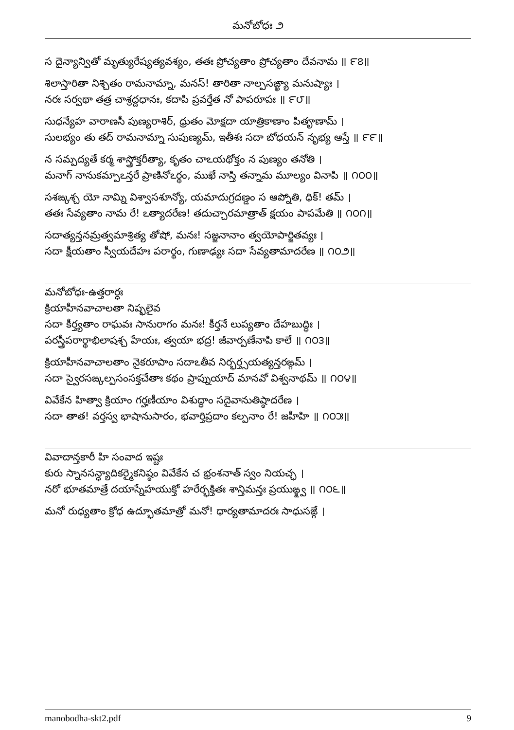మనోబోధః ౨
స దైన్యాన్వితో మృత్యురేష్యత్యవశ్యం, తతః ప్రోచ్యతాం ప్రోచ్యతాం దేవనామ ॥ ౯౭॥
శిలాస్తారితా నిశ్చితం రామనామ్నా, మనస్! తారితా నాల్పసఙ్ఖ్యా మనుష్యాః ।
నరః సర్వథా తత్ర చాశ్రద్దధానః, కదాపి ప్రవర్తేత నో పాపరూపః ॥ ౯౮॥
సుధన్యేహ వారాణసీ పుణ్యరాశిర్, ధ్రుతం మోక్షదా యాత్రికాణాం పితౄణామ్ ।
సులభ్యం తు తద్ రామనామ్నా సుపుణ్యమ్, ఇతీశః సదా బోధయన్ నృభ్య ఆస్తే ॥ ౯౯॥
న సమ్పద్యతే కర్మ శాస్త్రోక్తరీత్యా, కృతం చాఽయథోక్తం న పుణ్యం తనోతి ।
మనాగ్ నానుకమ్పాఽన్తరే ప్రాణినోఽర్థం, ముఖే నాస్తి తన్నామ మూల్యం వినాపి ॥ ౧౦౦॥
సశఙ్కశ్చ యో నామ్ని విశ్వాసశూన్యో, యమాదుగ్రదణ్డం స ఆప్నోతి, ధిక్! తమ్ ।
తతః సేవ్యతాం నామ రే! ఽత్యాదరేణ! తదుచ్చారమాత్రాత్ క్షయం పాపమేతి ॥ ౧౦౧॥
సదాత్యన్తనమ్రత్వమాశ్రిత్య తోషో, మనః! సజ్జనానాం త్వయోపార్జితవ్యః ।
సదా క్షీయతాం స్వీయదేహః పరార్థం, గుణాఢ్యః సదా సేవ్యతామాదరేణ ॥ ౧౦౨॥
మనోబోధః-ఉత్తరార్ధః
క్రియాహీనవాచాలతా నిష్ఫలైవ
సదా కీర్త్యతాం రాఘవః సానురాగం మనః! కీర్తనే లుప్యతాం దేహబుద్ధిః ।
పరస్త్రీపరార్థాభిలాషశ్చ హేయః, త్వయా భద్ర! జీవార్పణేనాపి కాలే ॥ ౧౦౩॥
క్రియాహీనవాచాలతాం నైకరూపాం సదాఽతీవ నిర్భర్త్సయత్యన్తరఙ్గమ్ ।
సదా స్వైరసఙ్కల్పసంసక్తచేతాః కథం ప్రాప్నుయాద్ మానవో విశ్వనాథమ్ ॥ ౧౦౪॥
వివేకేన హిత్వా క్రియాం గర్హణీయాం విశుద్ధాం సదైవానుతిష్ఠాదరేణ ।
సదా తాత! వర్తస్వ భాషానుసారం, భవార్తిప్రదాం కల్పనాం రే! జహీహి ॥ ౧౦౫॥
వివాదాన్తకారీ హి సంవాద ఇష్టః
కురు స్నానసన్ధ్యాదికర్మైకనిష్ఠం వివేకేన చ భ్రంశనాత్ స్వం నియచ్ఛ ।
నరో భూతమాత్రే దయాస్నేహయుక్తో హరేర్భక్తితః శాన్తిమన్తః ప్రయుఙ్క్ష్వ ॥ ౧౦౬॥
మనో రుధ్యతాం క్రోధ ఉద్భూతమాత్రో మనో! ధార్యతామాదరః సాధుసఙ్గే ।
manobodha-skt2.pdf 9